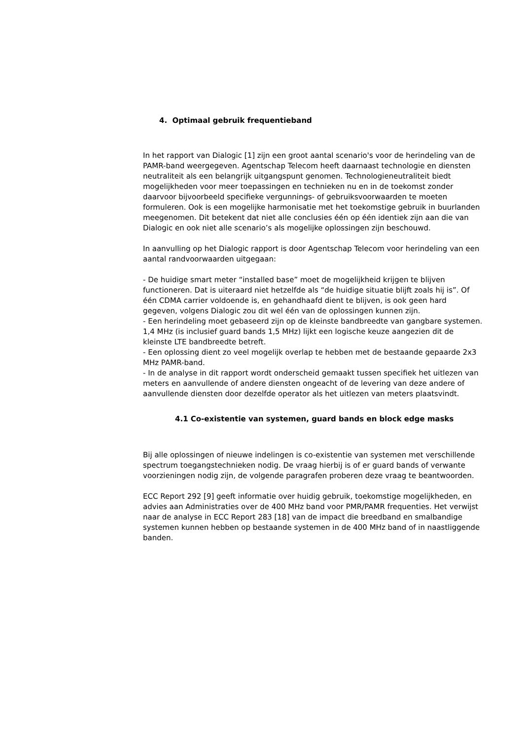4. Optimaal gebruik frequentieband
In het rapport van Dialogic [1] zijn een groot aantal scenario's voor de herindeling van de PAMR-band weergegeven. Agentschap Telecom heeft daarnaast technologie en diensten neutraliteit als een belangrijk uitgangspunt genomen. Technologieneutraliteit biedt mogelijkheden voor meer toepassingen en technieken nu en in de toekomst zonder daarvoor bijvoorbeeld specifieke vergunnings- of gebruiksvoorwaarden te moeten formuleren. Ook is een mogelijke harmonisatie met het toekomstige gebruik in buurlanden meegenomen. Dit betekent dat niet alle conclusies één op één identiek zijn aan die van Dialogic en ook niet alle scenario’s als mogelijke oplossingen zijn beschouwd.
In aanvulling op het Dialogic rapport is door Agentschap Telecom voor herindeling van een aantal randvoorwaarden uitgegaan:
- De huidige smart meter “installed base” moet de mogelijkheid krijgen te blijven functioneren. Dat is uiteraard niet hetzelfde als “de huidige situatie blijft zoals hij is”. Of één CDMA carrier voldoende is, en gehandhaafd dient te blijven, is ook geen hard gegeven, volgens Dialogic zou dit wel één van de oplossingen kunnen zijn.
- Een herindeling moet gebaseerd zijn op de kleinste bandbreedte van gangbare systemen. 1,4 MHz (is inclusief guard bands 1,5 MHz) lijkt een logische keuze aangezien dit de kleinste LTE bandbreedte betreft.
- Een oplossing dient zo veel mogelijk overlap te hebben met de bestaande gepaarde 2x3 MHz PAMR-band.
- In de analyse in dit rapport wordt onderscheid gemaakt tussen specifiek het uitlezen van meters en aanvullende of andere diensten ongeacht of de levering van deze andere of aanvullende diensten door dezelfde operator als het uitlezen van meters plaatsvindt.
4.1 Co-existentie van systemen, guard bands en block edge masks
Bij alle oplossingen of nieuwe indelingen is co-existentie van systemen met verschillende spectrum toegangstechnieken nodig. De vraag hierbij is of er guard bands of verwante voorzieningen nodig zijn, de volgende paragrafen proberen deze vraag te beantwoorden.
ECC Report 292 [9] geeft informatie over huidig gebruik, toekomstige mogelijkheden, en advies aan Administraties over de 400 MHz band voor PMR/PAMR frequenties. Het verwijst naar de analyse in ECC Report 283 [18] van de impact die breedband en smalbandige systemen kunnen hebben op bestaande systemen in de 400 MHz band of in naastliggende banden.